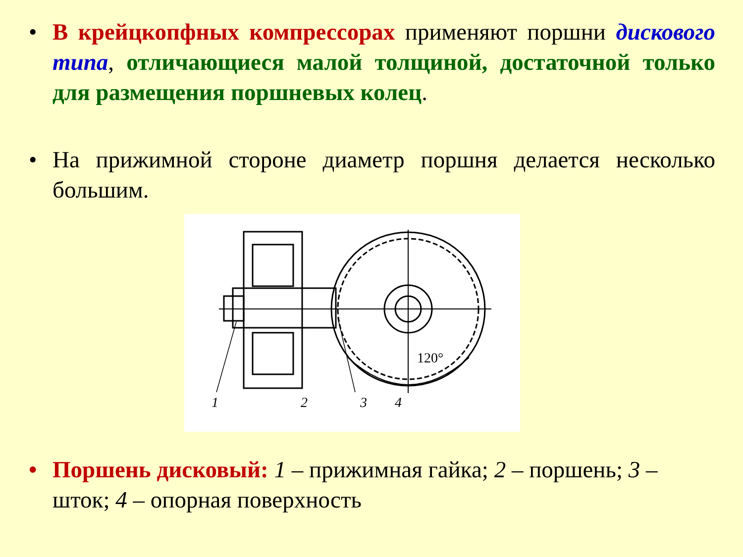• В крейцкопфных компрессорах применяют поршни дискового типа, отличающиеся малой толщиной, достаточной только для размещения поршневых колец.
• На прижимной стороне диаметр поршня делается несколько большим.
1
2
3
4
120°
• Поршень дисковый: 1 – прижимная гайка; 2 – поршень; 3 – шток; 4 – опорная поверхность